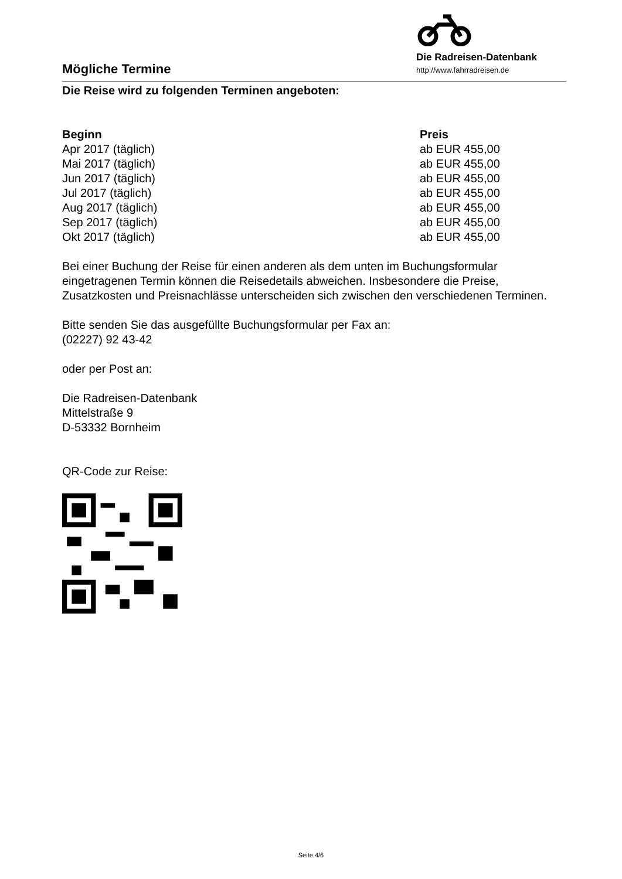Mögliche Termine
Die Radreisen-Datenbank
http://www.fahrradreisen.de
Die Reise wird zu folgenden Terminen angeboten:
| Beginn | Preis |
| --- | --- |
| Apr 2017 (täglich) | ab EUR 455,00 |
| Mai 2017 (täglich) | ab EUR 455,00 |
| Jun 2017 (täglich) | ab EUR 455,00 |
| Jul 2017 (täglich) | ab EUR 455,00 |
| Aug 2017 (täglich) | ab EUR 455,00 |
| Sep 2017 (täglich) | ab EUR 455,00 |
| Okt 2017 (täglich) | ab EUR 455,00 |
Bei einer Buchung der Reise für einen anderen als dem unten im Buchungsformular eingetragenen Termin können die Reisedetails abweichen. Insbesondere die Preise, Zusatzkosten und Preisnachlässe unterscheiden sich zwischen den verschiedenen Terminen.
Bitte senden Sie das ausgefüllte Buchungsformular per Fax an:
(02227) 92 43-42
oder per Post an:
Die Radreisen-Datenbank
Mittelstraße 9
D-53332 Bornheim
QR-Code zur Reise:
Seite 4/6